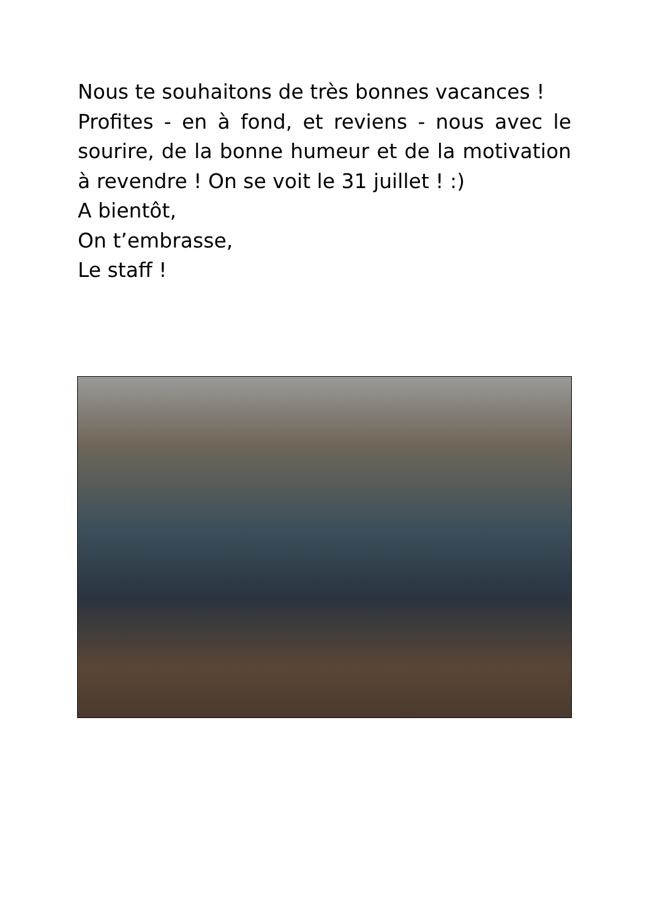Nous te souhaitons de très bonnes vacances !
Profites - en à fond, et reviens - nous avec le sourire, de la bonne humeur et de la motivation à revendre ! On se voit le 31 juillet ! :)
A bientôt,
On t’embrasse,
Le staff !